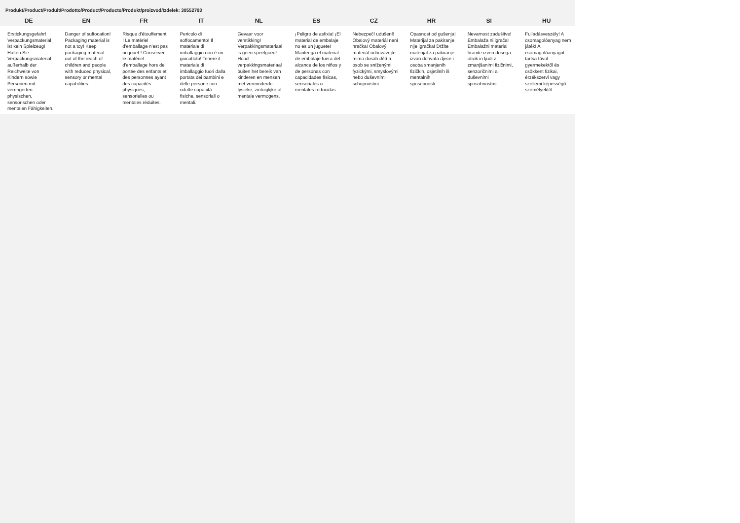Produkt/Product/Produit/Prodotto/Product/Producto/Produkt/proizvod/Izdelek: 30552793
| DE | EN | FR | IT | NL | ES | CZ | HR | SI | HU |
| --- | --- | --- | --- | --- | --- | --- | --- | --- | --- |
| Erstickungsgefahr! Verpackungsmaterial ist kein Spielzeug! Halten Sie Verpackungsmaterial außerhalb der Reichweite von Kindern sowie Personen mit verringerten physischen, sensorischen oder mentalen Fähigkeiten. | Danger of suffocation! Packaging material is not a toy! Keep packaging material out of the reach of children and people with reduced physical, sensory or mental capabilities. | Risque d'étouffement ! Le matériel d’emballage n’est pas un jouet ! Conserver le matériel d'emballage hors de portée des enfants et des personnes ayant des capacités physiques, sensorielles ou mentales réduites. | Pericolo di soffocamento! Il materiale di imballaggio non è un giocattolo! Tenere il materiale di imballaggio fuori dalla portata dei bambini e delle persone con ridotte capacità fisiche, sensoriali o mentali. | Gevaar voor verstikking! Verpakkingsmateriaal is geen speelgoed! Houd verpakkingsmateriaal buiten het bereik van kinderen en mensen met verminderde fysieke, zintuiglijke of mentale vermogens. | ¡Peligro de asfixia! ¡El material de embalaje no es un juguete! Mantenga el material de embalaje fuera del alcance de los niños y de personas con capacidades físicas, sensoriales o mentales reducidas. | Nebezpečí udušení! Obalový materiál není hračka! Obalový materiál uchovávejte mimo dosah dětí a osob se sníženými fyzickými, smyslovými nebo duševními schopnostmi. | Opasnost od gušenja! Materijal za pakiranje nije igračka! Držite materijal za pakiranje izvan dohvata djece i osoba smanjenih fizičkih, osjetilnih ili mentalnih sposobnosti. | Nevarnost zadušitve! Embalaža ni igrača! Embalažni material hranite izven dosega otrok in ljudi z zmanjšanimi fizičnimi, senzoričnimi ali duševnimi sposobnostmi. | Fulladásveszély! A csomagolóanyag nem játék! A csomagolóanyagot tartsa távol gyermekektől és csökkent fizikai, érzékszervi vagy szellemi képességű személyektől. |